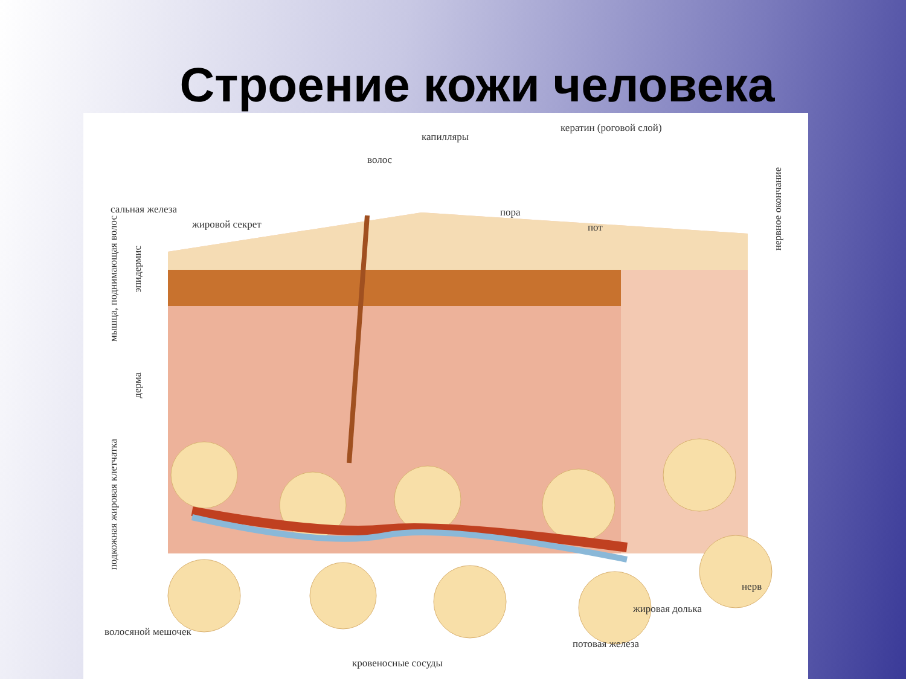Строение кожи человека
капилляры
кератин (роговой слой)
волос
сальная железа
жировой секрет
пора
пот
нервное окончание
мышца, поднимающая волос
эпидермис
дерма
подкожная жировая клетчатка
нерв
жировая долька
волосяной мешочек
потовая железа
кровеносные сосуды